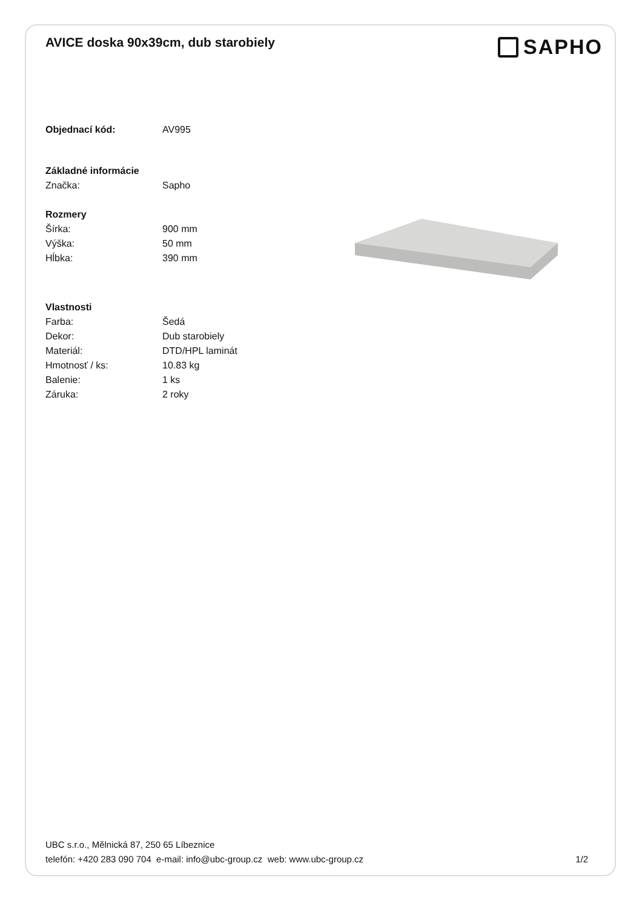AVICE doska 90x39cm, dub starobiely
SAPHO
Objednací kód: AV995
Základné informácie
Značka: Sapho
Rozmery
Šírka: 900 mm
Výška: 50 mm
Hĺbka: 390 mm
Vlastnosti
Farba: Šedá
Dekor: Dub starobiely
Materiál: DTD/HPL laminát
Hmotnosť / ks: 10.83 kg
Balenie: 1 ks
Záruka: 2 roky
UBC s.r.o., Mělnická 87, 250 65 Líbeznice
telefón: +420 283 090 704 e-mail: info@ubc-group.cz web: www.ubc-group.cz 1/2